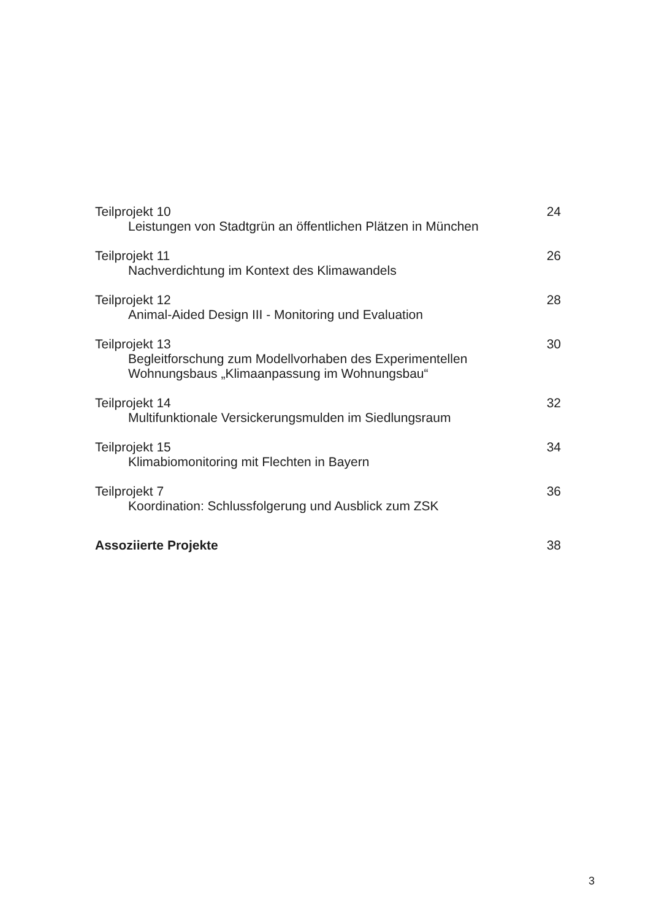Teilprojekt 10
Leistungen von Stadtgrün an öffentlichen Plätzen in München
24
Teilprojekt 11
Nachverdichtung im Kontext des Klimawandels
26
Teilprojekt 12
Animal-Aided Design III - Monitoring und Evaluation
28
Teilprojekt 13
Begleitforschung zum Modellvorhaben des Experimentellen
Wohnungsbaus „Klimaanpassung im Wohnungsbau“
30
Teilprojekt 14
Multifunktionale Versickerungsmulden im Siedlungsraum
32
Teilprojekt 15
Klimabiomonitoring mit Flechten in Bayern
34
Teilprojekt 7
Koordination: Schlussfolgerung und Ausblick zum ZSK
36
Assoziierte Projekte 38
3